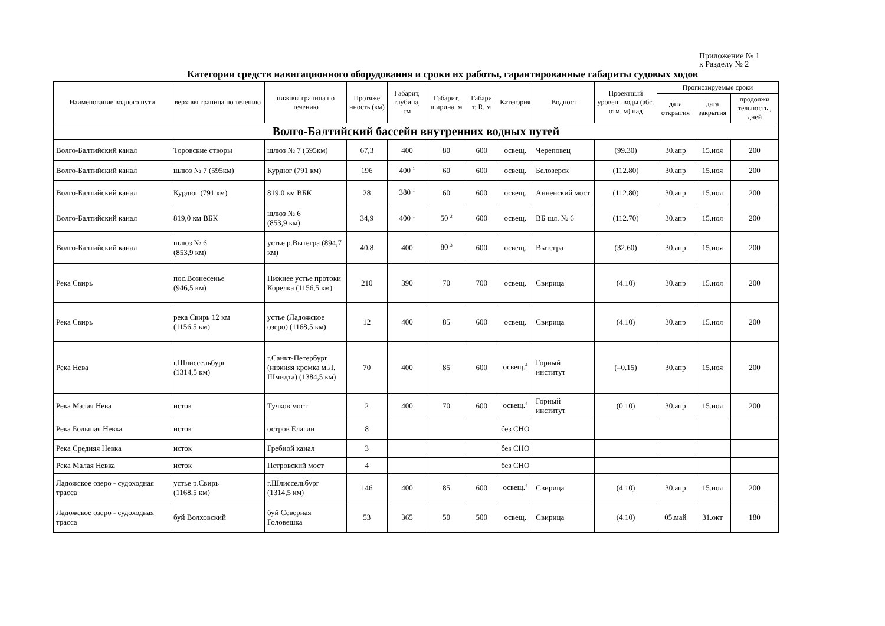Приложение № 1
к Разделу № 2
Категории средств навигационного оборудования и сроки их работы, гарантированные габариты судовых ходов
| Наименование водного пути | верхняя граница по течению | нижняя граница по течению | Протяже нность (км) | Габарит, глубина, см | Габарит, ширина, м | Габари т, R, м | Категория | Водпост | Проектный уровень воды (абс. отм. м) над | Прогнозируемые сроки | | |
| --- | --- | --- | --- | --- | --- | --- | --- | --- | --- | --- | --- | --- |
| | | | | | | | | | | дата открытия | дата закрытия | продолжи тельность , дней |
| Волго-Балтийский бассейн внутренних водных путей | | | | | | | | | | | | |
| Волго-Балтийский канал | Торовские створы | шлюз № 7 (595км) | 67,3 | 400 | 80 | 600 | освещ. | Череповец | (99.30) | 30.апр | 15.ноя | 200 |
| Волго-Балтийский канал | шлюз № 7 (595км) | Курдюг (791 км) | 196 | 400 <sup>1</sup> | 60 | 600 | освещ. | Белозерск | (112.80) | 30.апр | 15.ноя | 200 |
| Волго-Балтийский канал | Курдюг (791 км) | 819,0 км ВБК | 28 | 380 <sup>1</sup> | 60 | 600 | освещ. | Анненский мост | (112.80) | 30.апр | 15.ноя | 200 |
| Волго-Балтийский канал | 819,0 км ВБК | шлюз № 6 (853,9 км) | 34,9 | 400 <sup>1</sup> | 50 <sup>2</sup> | 600 | освещ. | ВБ шл. № 6 | (112.70) | 30.апр | 15.ноя | 200 |
| Волго-Балтийский канал | шлюз № 6 (853,9 км) | устье р.Вытегра (894,7 км) | 40,8 | 400 | 80 <sup>3</sup> | 600 | освещ. | Вытегра | (32.60) | 30.апр | 15.ноя | 200 |
| Река Свирь | пос.Вознесенье (946,5 км) | Нижнее устье протоки Корелка (1156,5 км) | 210 | 390 | 70 | 700 | освещ. | Свирица | (4.10) | 30.апр | 15.ноя | 200 |
| Река Свирь | река Свирь 12 км (1156,5 км) | устье (Ладожское озеро) (1168,5 км) | 12 | 400 | 85 | 600 | освещ. | Свирица | (4.10) | 30.апр | 15.ноя | 200 |
| Река Нева | г.Шлиссельбург (1314,5 км) | г.Санкт-Петербург (нижняя кромка м.Л. Шмидта) (1384,5 км) | 70 | 400 | 85 | 600 | освещ.<sup>4</sup> | Горный институт | (–0.15) | 30.апр | 15.ноя | 200 |
| Река Малая Нева | исток | Тучков мост | 2 | 400 | 70 | 600 | освещ.<sup>4</sup> | Горный институт | (0.10) | 30.апр | 15.ноя | 200 |
| Река Большая Невка | исток | остров Елагин | 8 | | | | без СНО | | | | | |
| Река Средняя Невка | исток | Гребной канал | 3 | | | | без СНО | | | | | |
| Река Малая Невка | исток | Петровский мост | 4 | | | | без СНО | | | | | |
| Ладожское озеро - судоходная трасса | устье р.Свирь (1168,5 км) | г.Шлиссельбург (1314,5 км) | 146 | 400 | 85 | 600 | освещ.<sup>4</sup> | Свирица | (4.10) | 30.апр | 15.ноя | 200 |
| Ладожское озеро - судоходная трасса | буй Волховский | буй Северная Головешка | 53 | 365 | 50 | 500 | освещ. | Свирица | (4.10) | 05.май | 31.окт | 180 |